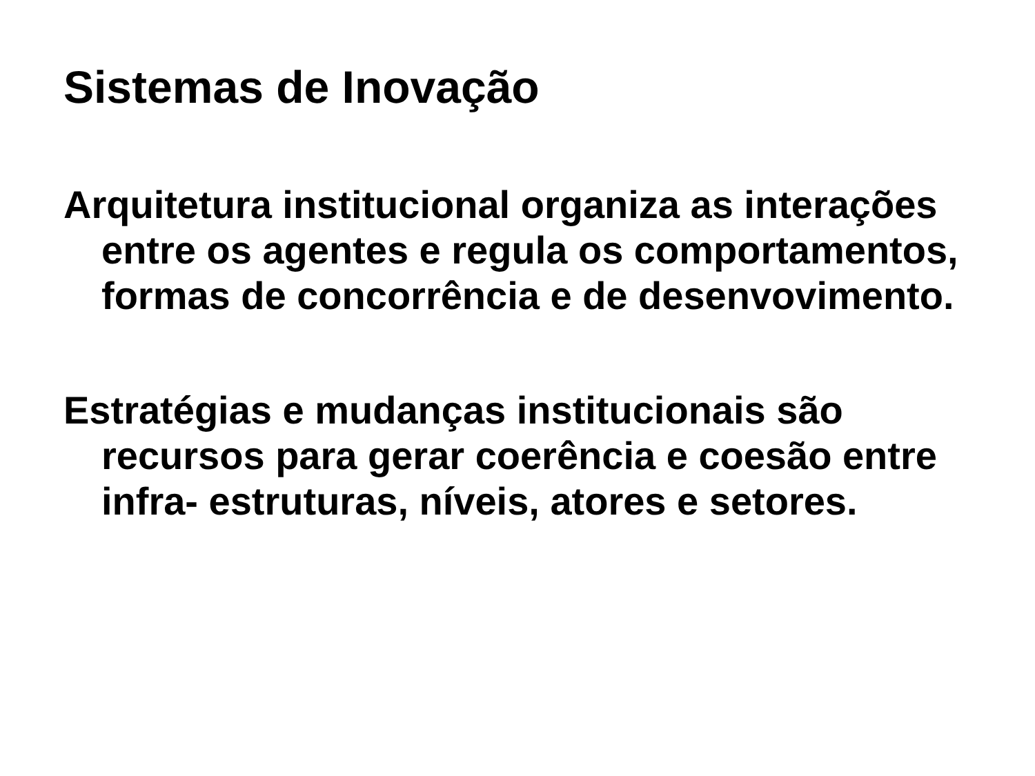Sistemas de Inovação
Arquitetura institucional organiza as interações entre os agentes e regula os comportamentos, formas de concorrência e de desenvovimento.
Estratégias e mudanças institucionais são recursos para gerar coerência e coesão entre infra- estruturas, níveis, atores e setores.